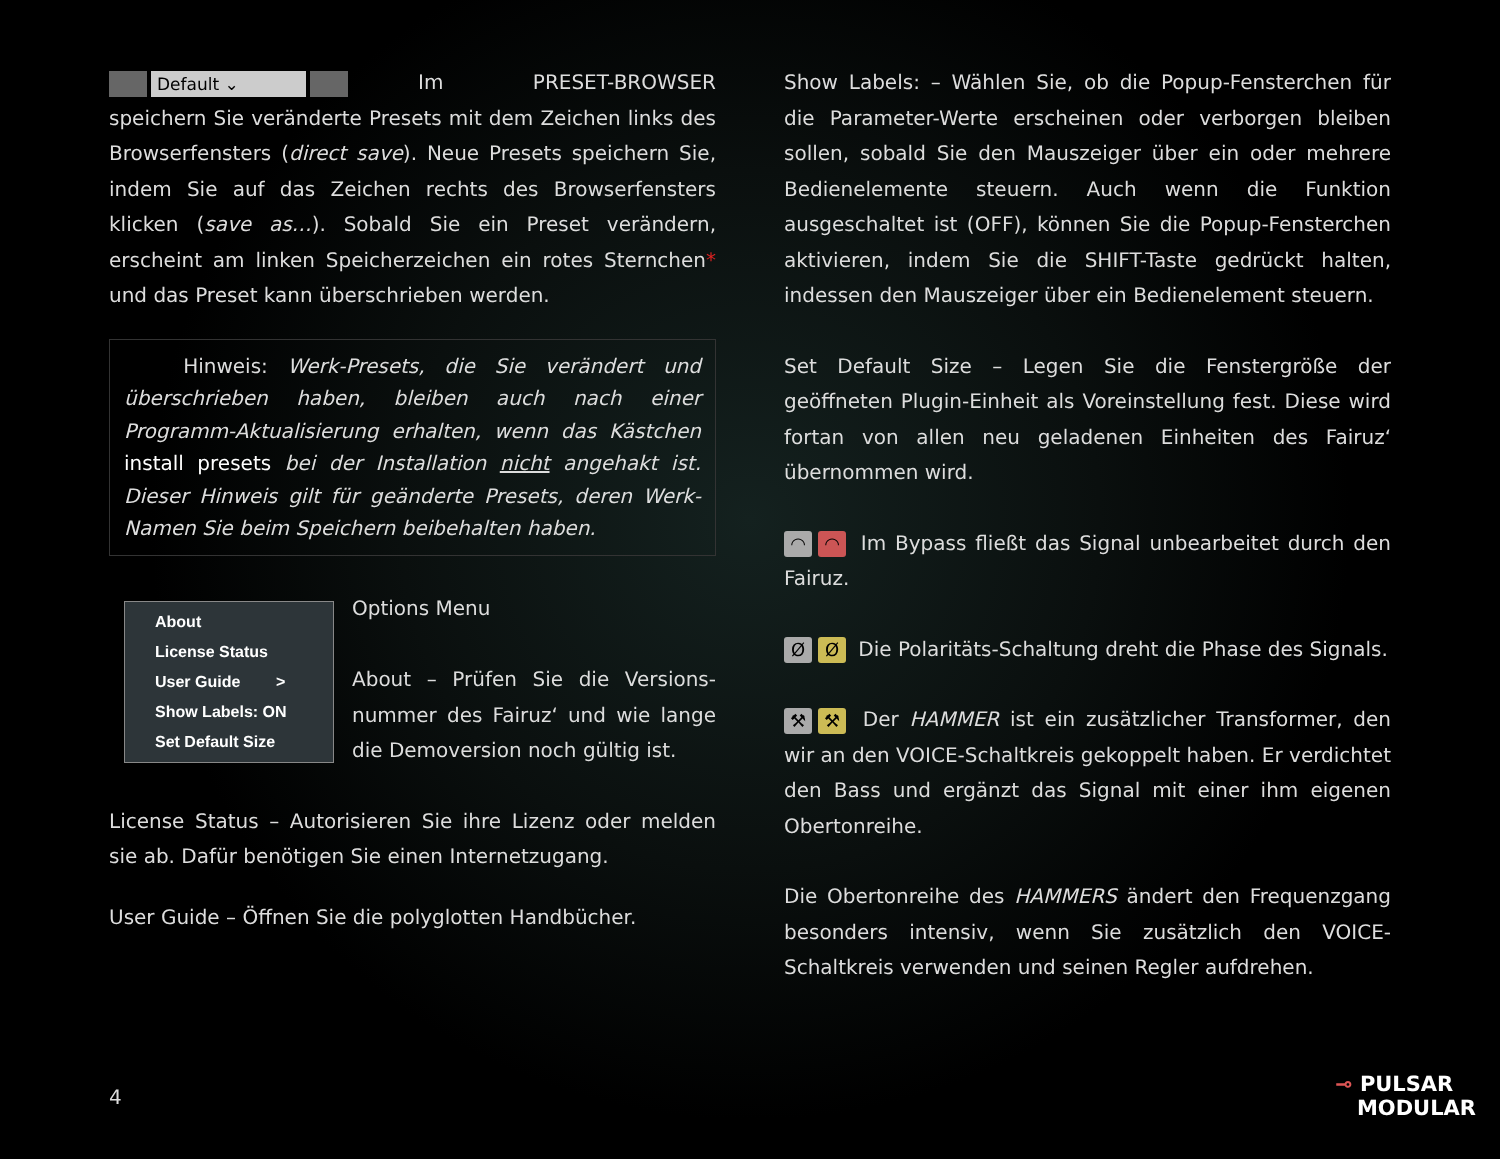Default ⌄ Im PRESET-BROWSER speichern Sie veränderte Presets mit dem Zeichen links des Browserfensters (direct save). Neue Presets speichern Sie, indem Sie auf das Zeichen rechts des Browserfensters klicken (save as…). Sobald Sie ein Preset verändern, erscheint am linken Speicherzeichen ein rotes Sternchen* und das Preset kann überschrieben werden.
Hinweis: Werk-Presets, die Sie verändert und überschrieben haben, bleiben auch nach einer Programm-Aktualisierung erhalten, wenn das Kästchen install presets bei der Installation nicht angehakt ist. Dieser Hinweis gilt für geänderte Presets, deren Werk-Namen Sie beim Speichern beibehalten haben.
About
License Status
User Guide >
Show Labels: ON
Set Default Size
Options Menu
About – Prüfen Sie die Versions-nummer des Fairuz‘ und wie lange die Demoversion noch gültig ist.
License Status – Autorisieren Sie ihre Lizenz oder melden sie ab. Dafür benötigen Sie einen Internetzugang.
User Guide – Öffnen Sie die polyglotten Handbücher.
Show Labels: – Wählen Sie, ob die Popup-Fensterchen für die Parameter-Werte erscheinen oder verborgen bleiben sollen, sobald Sie den Mauszeiger über ein oder mehrere Bedienelemente steuern. Auch wenn die Funktion ausgeschaltet ist (OFF), können Sie die Popup-Fensterchen aktivieren, indem Sie die SHIFT-Taste gedrückt halten, indessen den Mauszeiger über ein Bedienelement steuern.
Set Default Size – Legen Sie die Fenstergröße der geöffneten Plugin-Einheit als Voreinstellung fest. Diese wird fortan von allen neu geladenen Einheiten des Fairuz‘ übernommen wird.
◠ ◠ Im Bypass fließt das Signal unbearbeitet durch den Fairuz.
Ø Ø Die Polaritäts-Schaltung dreht die Phase des Signals.
⚒ ⚒ Der HAMMER ist ein zusätzlicher Transformer, den wir an den VOICE-Schaltkreis gekoppelt haben. Er verdichtet den Bass und ergänzt das Signal mit einer ihm eigenen Obertonreihe.
Die Obertonreihe des HAMMERS ändert den Frequenzgang besonders intensiv, wenn Sie zusätzlich den VOICE-Schaltkreis verwenden und seinen Regler aufdrehen.
4
⊸ PULSAR
MODULAR